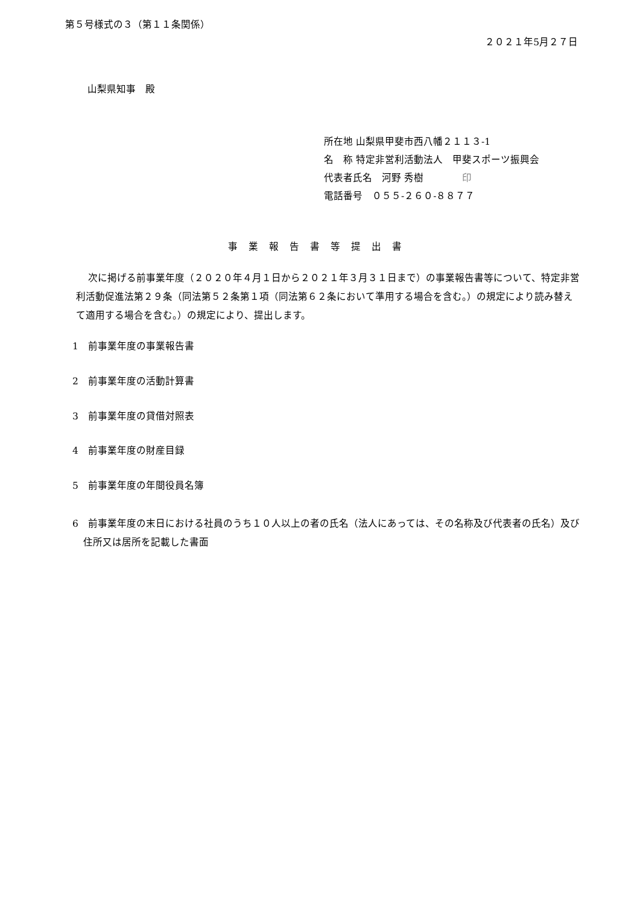第５号様式の３（第１１条関係）
２０２１年5月２７日
山梨県知事　殿
所在地 山梨県甲斐市西八幡２１１３‐1
名　称 特定非営利活動法人　甲斐スポーツ振興会
代表者氏名　河野 秀樹　　　　印
電話番号　０５５‐２６０‐８８７７
事業報告書等提出書
次に掲げる前事業年度（２０２０年４月１日から２０２１年３月３１日まで）の事業報告書等について、特定非営利活動促進法第２９条（同法第５２条第１項（同法第６２条において準用する場合を含む。）の規定により読み替えて適用する場合を含む。）の規定により、提出します。
1　前事業年度の事業報告書
2　前事業年度の活動計算書
3　前事業年度の貸借対照表
4　前事業年度の財産目録
5　前事業年度の年間役員名簿
6　前事業年度の末日における社員のうち１０人以上の者の氏名（法人にあっては、その名称及び代表者の氏名）及び住所又は居所を記載した書面